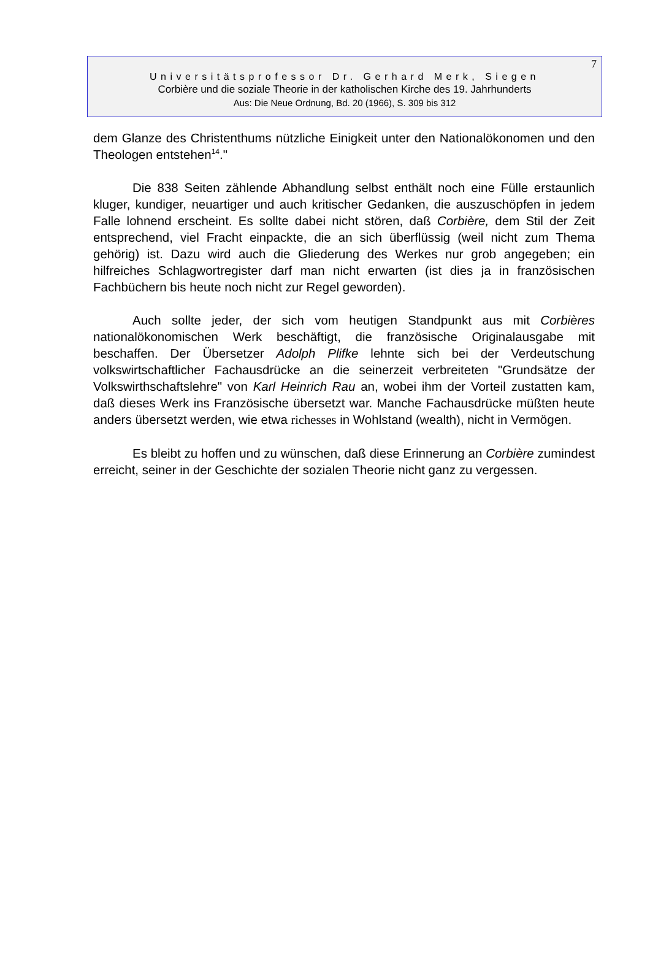7
Universitätsprofessor Dr. Gerhard Merk, Siegen
Corbière und die soziale Theorie in der katholischen Kirche des 19. Jahrhunderts
Aus: Die Neue Ordnung, Bd. 20 (1966), S. 309 bis 312
dem Glanze des Christenthums nützliche Einigkeit unter den Nationalökono­men und den Theologen entstehen<sup>14</sup>."
Die 838 Seiten zählende Abhandlung selbst enthält noch eine Fülle er­staunlich kluger, kundiger, neuartiger und auch kritischer Gedanken, die auszu­schöpfen in jedem Falle lohnend erscheint. Es sollte dabei nicht stören, daß Corbière, dem Stil der Zeit entsprechend, viel Fracht einpackte, die an sich überflüssig (weil nicht zum Thema gehörig) ist. Dazu wird auch die Gliederung des Werkes nur grob angegeben; ein hilfreiches Schlagwortregister darf man nicht erwarten (ist dies ja in französischen Fachbüchern bis heute noch nicht zur Regel geworden).
Auch sollte jeder, der sich vom heutigen Standpunkt aus mit Corbières nationalökonomischen Werk beschäftigt, die französische Originalausgabe mit beschaffen. Der Übersetzer Adolph Plifke lehnte sich bei der Verdeutschung volkswirtschaftlicher Fachausdrücke an die seinerzeit verbreiteten "Grundsätze der Volkswirthschaftslehre" von Karl Heinrich Rau an, wobei ihm der Vorteil zu­statten kam, daß dieses Werk ins Französische übersetzt war. Manche Fach­ausdrücke müßten heute anders übersetzt werden, wie etwa richesses in Wohlstand (wealth), nicht in Vermögen.
Es bleibt zu hoffen und zu wünschen, daß diese Erinnerung an Corbière zumindest erreicht, seiner in der Geschichte der sozialen Theorie nicht ganz zu vergessen.